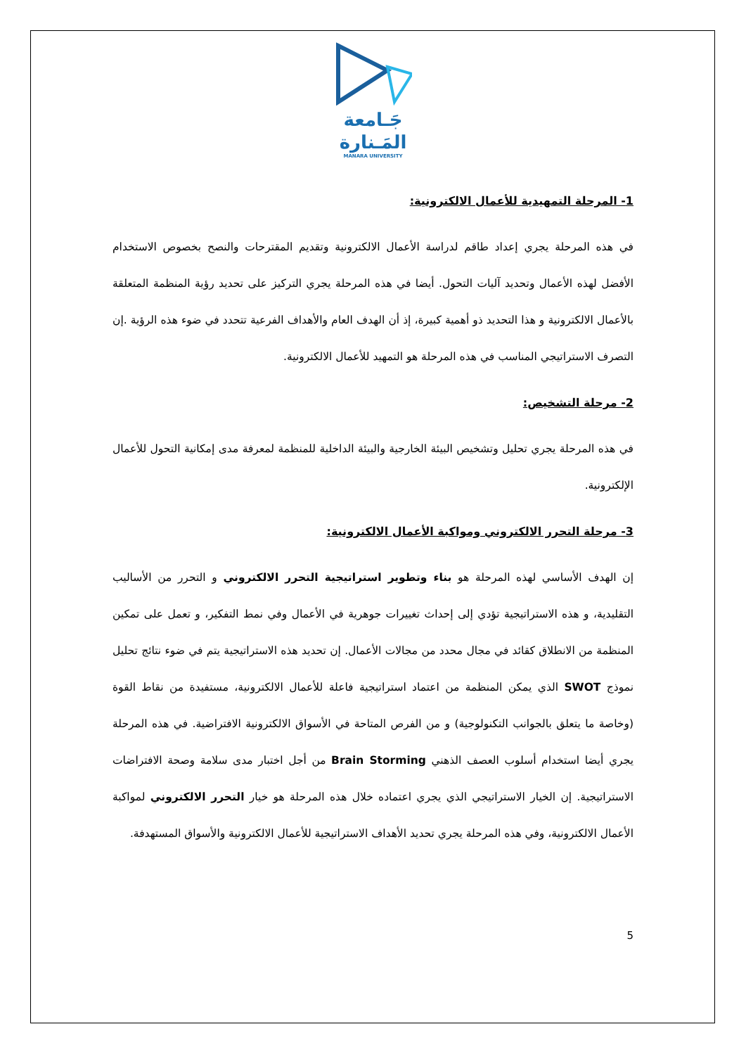جَـامعة
المَـنارة
MANARA UNIVERSITY
1- المرحلة التمهيدية للأعمال الالكترونية:
في هذه المرحلة يجري إعداد طاقم لدراسة الأعمال الالكترونية وتقديم المقترحات والنصح بخصوص الاستخدام الأفضل لهذه الأعمال وتحديد آليات التحول. أيضا في هذه المرحلة يجري التركيز على تحديد رؤية المنظمة المتعلقة بالأعمال الالكترونية و هذا التحديد ذو أهمية كبيرة، إذ أن الهدف العام والأهداف الفرعية تتحدد في ضوء هذه الرؤية .إن التصرف الاستراتيجي المناسب في هذه المرحلة هو التمهيد للأعمال الالكترونية.
2- مرحلة التشخيص:
في هذه المرحلة يجري تحليل وتشخيص البيئة الخارجية والبيئة الداخلية للمنظمة لمعرفة مدى إمكانية التحول للأعمال الإلكترونية.
3- مرحلة التحرر الالكتروني ومواكبة الأعمال الالكترونية:
إن الهدف الأساسي لهذه المرحلة هو بناء وتطوير استراتيجية التحرر الالكتروني و التحرر من الأساليب التقليدية، و هذه الاستراتيجية تؤدي إلى إحداث تغييرات جوهرية في الأعمال وفي نمط التفكير، و تعمل على تمكين المنظمة من الانطلاق كقائد في مجال محدد من مجالات الأعمال. إن تحديد هذه الاستراتيجية يتم في ضوء نتائج تحليل نموذج SWOT الذي يمكن المنظمة من اعتماد استراتيجية فاعلة للأعمال الالكترونية، مستفيدة من نقاط القوة (وخاصة ما يتعلق بالجوانب التكنولوجية) و من الفرص المتاحة في الأسواق الالكترونية الافتراضية. في هذه المرحلة يجري أيضا استخدام أسلوب العصف الذهني Brain Storming من أجل اختبار مدى سلامة وصحة الافتراضات الاستراتيجية. إن الخيار الاستراتيجي الذي يجري اعتماده خلال هذه المرحلة هو خيار التحرر الالكتروني لمواكبة الأعمال الالكترونية، وفي هذه المرحلة يجري تحديد الأهداف الاستراتيجية للأعمال الالكترونية والأسواق المستهدفة.
5